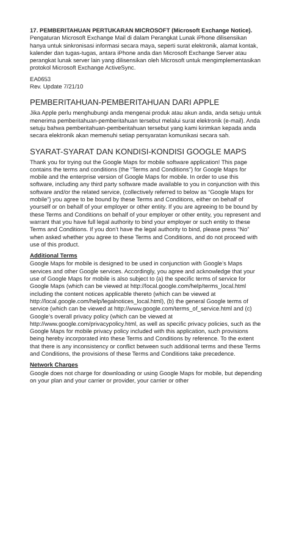17. PEMBERITAHUAN PERTUKARAN MICROSOFT (Microsoft Exchange Notice). Pengaturan Microsoft Exchange Mail di dalam Perangkat Lunak iPhone dilisensikan hanya untuk sinkronisasi informasi secara maya, seperti surat elektronik, alamat kontak, kalender dan tugas-tugas, antara iPhone anda dan Microsoft Exchange Server atau perangkat lunak server lain yang dilisensikan oleh Microsoft untuk mengimplementasikan protokol Microsoft Exchange ActiveSync.
EA0653
Rev. Update 7/21/10
PEMBERITAHUAN-PEMBERITAHUAN DARI APPLE
Jika Apple perlu menghubungi anda mengenai produk atau akun anda, anda setuju untuk menerima pemberitahuan-pemberitahuan tersebut melalui surat elektronik (e-mail). Anda setuju bahwa pemberitahuan-pemberitahuan tersebut yang kami kirimkan kepada anda secara elektronik akan memenuhi setiap persyaratan komunikasi secara sah.
SYARAT-SYARAT DAN KONDISI-KONDISI GOOGLE MAPS
Thank you for trying out the Google Maps for mobile software application! This page contains the terms and conditions (the “Terms and Conditions”) for Google Maps for mobile and the enterprise version of Google Maps for mobile. In order to use this software, including any third party software made available to you in conjunction with this software and/or the related service, (collectively referred to below as “Google Maps for mobile”) you agree to be bound by these Terms and Conditions, either on behalf of yourself or on behalf of your employer or other entity. If you are agreeing to be bound by these Terms and Conditions on behalf of your employer or other entity, you represent and warrant that you have full legal authority to bind your employer or such entity to these Terms and Conditions. If you don’t have the legal authority to bind, please press “No” when asked whether you agree to these Terms and Conditions, and do not proceed with use of this product.
Additional Terms
Google Maps for mobile is designed to be used in conjunction with Google’s Maps services and other Google services. Accordingly, you agree and acknowledge that your use of Google Maps for mobile is also subject to (a) the specific terms of service for Google Maps (which can be viewed at http://local.google.com/help/terms_local.html including the content notices applicable thereto (which can be viewed at http://local.google.com/help/legalnotices_local.html), (b) the general Google terms of service (which can be viewed at http://www.google.com/terms_of_service.html and (c) Google’s overall privacy policy (which can be viewed at http://www.google.com/privacypolicy.html, as well as specific privacy policies, such as the Google Maps for mobile privacy policy included with this application, such provisions being hereby incorporated into these Terms and Conditions by reference. To the extent that there is any inconsistency or conflict between such additional terms and these Terms and Conditions, the provisions of these Terms and Conditions take precedence.
Network Charges
Google does not charge for downloading or using Google Maps for mobile, but depending on your plan and your carrier or provider, your carrier or other